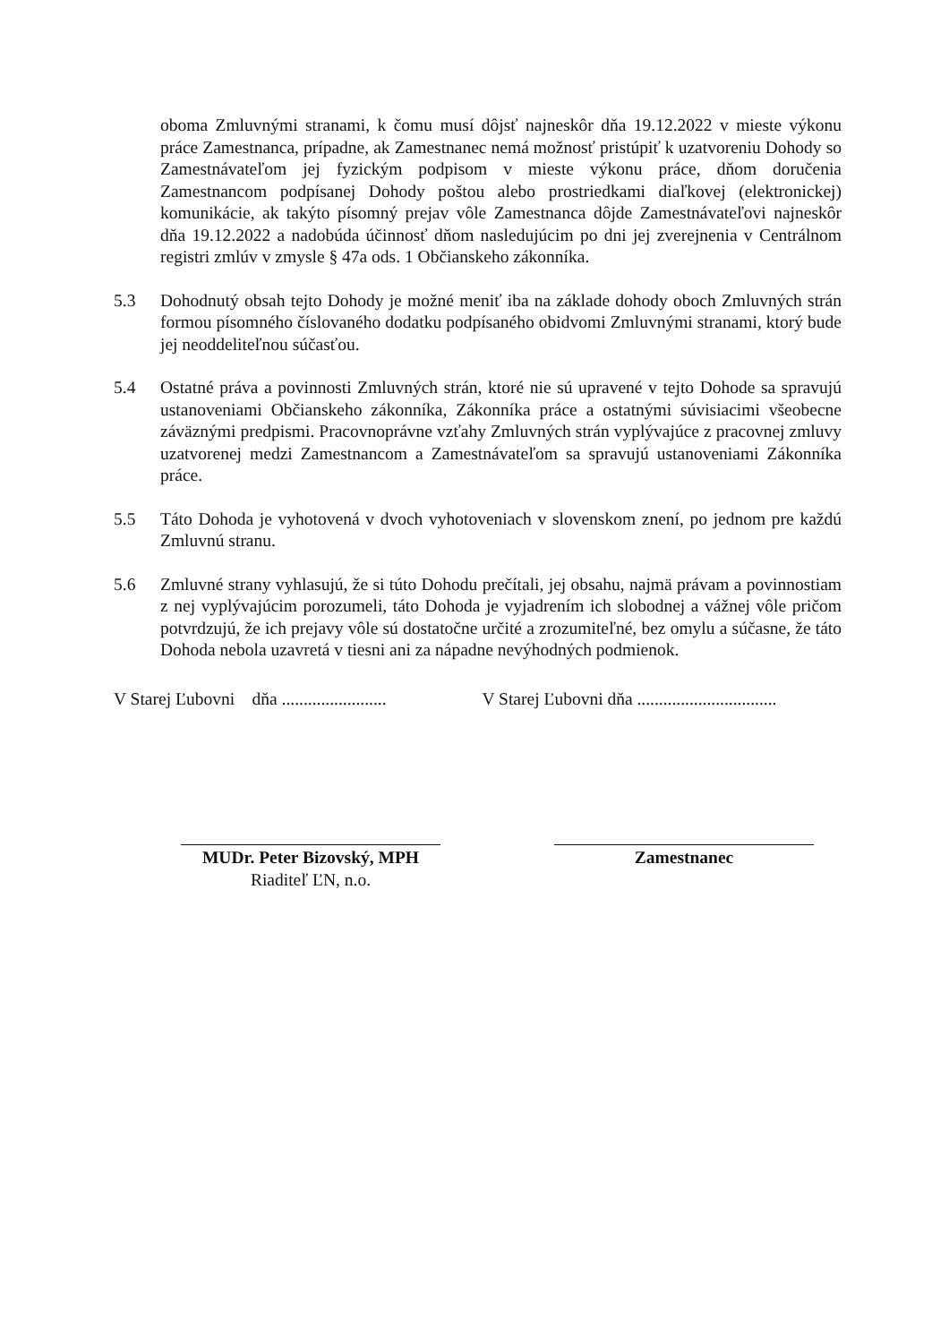oboma Zmluvnými stranami, k čomu musí dôjsť najneskôr dňa 19.12.2022 v mieste výkonu práce Zamestnanca, prípadne, ak Zamestnanec nemá možnosť pristúpiť k uzatvoreniu Dohody so Zamestnávateľom jej fyzickým podpisom v mieste výkonu práce, dňom doručenia Zamestnancom podpísanej Dohody poštou alebo prostriedkami diaľkovej (elektronickej) komunikácie, ak takýto písomný prejav vôle Zamestnanca dôjde Zamestnávateľovi najneskôr dňa 19.12.2022 a nadobúda účinnosť dňom nasledujúcim po dni jej zverejnenia v Centrálnom registri zmlúv v zmysle § 47a ods. 1 Občianskeho zákonníka.
5.3 Dohodnutý obsah tejto Dohody je možné meniť iba na základe dohody oboch Zmluvných strán formou písomného číslovaného dodatku podpísaného obidvomi Zmluvnými stranami, ktorý bude jej neoddeliteľnou súčasťou.
5.4 Ostatné práva a povinnosti Zmluvných strán, ktoré nie sú upravené v tejto Dohode sa spravujú ustanoveniami Občianskeho zákonníka, Zákonníka práce a ostatnými súvisiacimi všeobecne záväznými predpismi. Pracovnoprávne vzťahy Zmluvných strán vyplývajúce z pracovnej zmluvy uzatvorenej medzi Zamestnancom a Zamestnávateľom sa spravujú ustanoveniami Zákonníka práce.
5.5 Táto Dohoda je vyhotovená v dvoch vyhotoveniach v slovenskom znení, po jednom pre každú Zmluvnú stranu.
5.6 Zmluvné strany vyhlasujú, že si túto Dohodu prečítali, jej obsahu, najmä právam a povinnostiam z nej vyplývajúcim porozumeli, táto Dohoda je vyjadrením ich slobodnej a vážnej vôle pričom potvrdzujú, že ich prejavy vôle sú dostatočne určité a zrozumiteľné, bez omylu a súčasne, že táto Dohoda nebola uzavretá v tiesni ani za nápadne nevýhodných podmienok.
V Starej Ľubovni dňa ........................
V Starej Ľubovni dňa ................................
MUDr. Peter Bizovský, MPH
Riaditeľ ĽN, n.o.
Zamestnanec